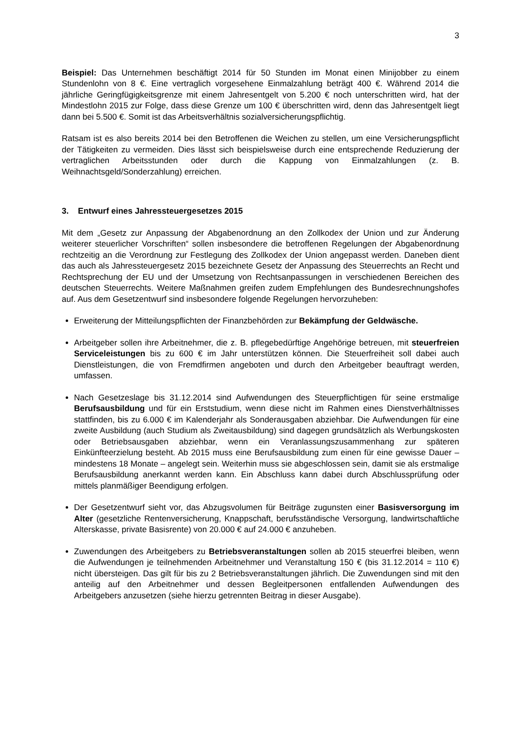3
Beispiel: Das Unternehmen beschäftigt 2014 für 50 Stunden im Monat einen Minijobber zu einem Stundenlohn von 8 €. Eine vertraglich vorgesehene Einmalzahlung beträgt 400 €. Während 2014 die jährliche Geringfügigkeitsgrenze mit einem Jahresentgelt von 5.200 € noch unterschritten wird, hat der Mindestlohn 2015 zur Folge, dass diese Grenze um 100 € überschritten wird, denn das Jahresentgelt liegt dann bei 5.500 €. Somit ist das Arbeitsverhältnis sozialversicherungspflichtig.
Ratsam ist es also bereits 2014 bei den Betroffenen die Weichen zu stellen, um eine Versicherungspflicht der Tätigkeiten zu vermeiden. Dies lässt sich beispielsweise durch eine entsprechende Reduzierung der vertraglichen Arbeitsstunden oder durch die Kappung von Einmalzahlungen (z. B. Weihnachtsgeld/Sonderzahlung) erreichen.
3. Entwurf eines Jahressteuergesetzes 2015
Mit dem „Gesetz zur Anpassung der Abgabenordnung an den Zollkodex der Union und zur Änderung weiterer steuerlicher Vorschriften“ sollen insbesondere die betroffenen Regelungen der Abgabenordnung rechtzeitig an die Verordnung zur Festlegung des Zollkodex der Union angepasst werden. Daneben dient das auch als Jahressteuergesetz 2015 bezeichnete Gesetz der Anpassung des Steuerrechts an Recht und Rechtsprechung der EU und der Umsetzung von Rechtsanpassungen in verschiedenen Bereichen des deutschen Steuerrechts. Weitere Maßnahmen greifen zudem Empfehlungen des Bundesrechnungshofes auf. Aus dem Gesetzentwurf sind insbesondere folgende Regelungen hervorzuheben:
Erweiterung der Mitteilungspflichten der Finanzbehörden zur Bekämpfung der Geldwäsche.
Arbeitgeber sollen ihre Arbeitnehmer, die z. B. pflegebedürftige Angehörige betreuen, mit steuerfreien Serviceleistungen bis zu 600 € im Jahr unterstützen können. Die Steuerfreiheit soll dabei auch Dienstleistungen, die von Fremdfirmen angeboten und durch den Arbeitgeber beauftragt werden, umfassen.
Nach Gesetzeslage bis 31.12.2014 sind Aufwendungen des Steuerpflichtigen für seine erstmalige Berufsausbildung und für ein Erststudium, wenn diese nicht im Rahmen eines Dienstverhältnisses stattfinden, bis zu 6.000 € im Kalenderjahr als Sonderausgaben abziehbar. Die Aufwendungen für eine zweite Ausbildung (auch Studium als Zweitausbildung) sind dagegen grundsätzlich als Werbungskosten oder Betriebsausgaben abziehbar, wenn ein Veranlassungszusammenhang zur späteren Einkünfteerzielung besteht. Ab 2015 muss eine Berufsausbildung zum einen für eine gewisse Dauer – mindestens 18 Monate – angelegt sein. Weiterhin muss sie abgeschlossen sein, damit sie als erstmalige Berufsausbildung anerkannt werden kann. Ein Abschluss kann dabei durch Abschlussprüfung oder mittels planmäßiger Beendigung erfolgen.
Der Gesetzentwurf sieht vor, das Abzugsvolumen für Beiträge zugunsten einer Basisversorgung im Alter (gesetzliche Rentenversicherung, Knappschaft, berufsständische Versorgung, landwirtschaftliche Alterskasse, private Basisrente) von 20.000 € auf 24.000 € anzuheben.
Zuwendungen des Arbeitgebers zu Betriebsveranstaltungen sollen ab 2015 steuerfrei bleiben, wenn die Aufwendungen je teilnehmenden Arbeitnehmer und Veranstaltung 150 € (bis 31.12.2014 = 110 €) nicht übersteigen. Das gilt für bis zu 2 Betriebsveranstaltungen jährlich. Die Zuwendungen sind mit den anteilig auf den Arbeitnehmer und dessen Begleitpersonen entfallenden Aufwendungen des Arbeitgebers anzusetzen (siehe hierzu getrennten Beitrag in dieser Ausgabe).